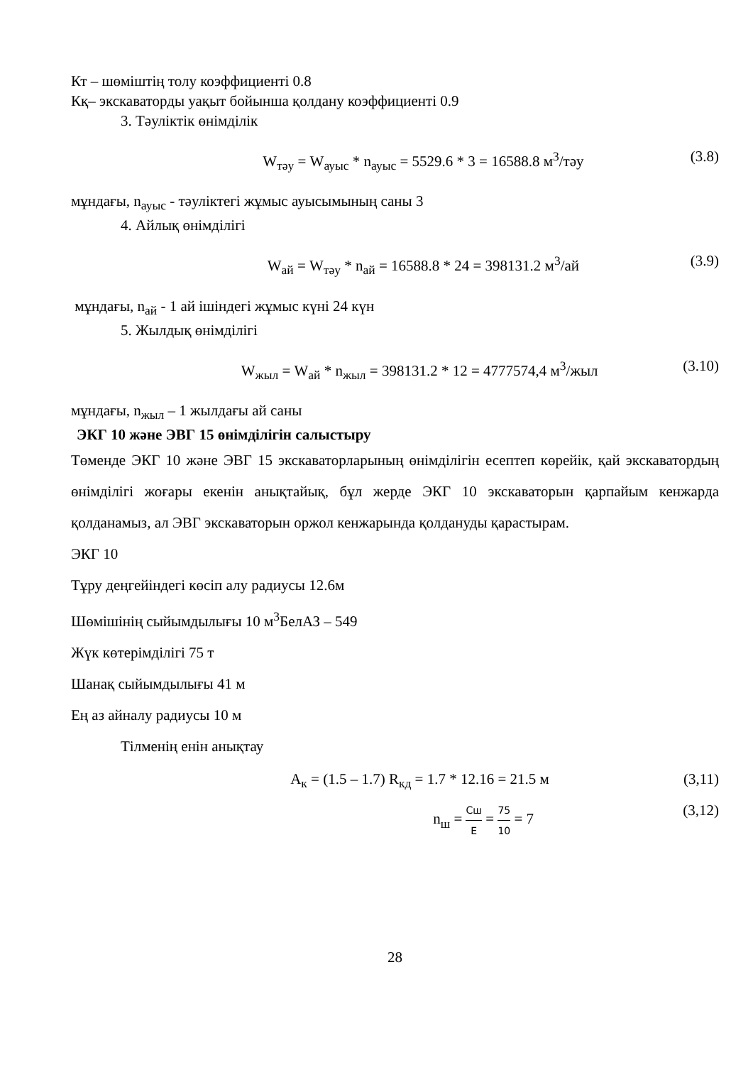Кт – шөміштің толу коэффициенті 0.8
Кқ– экскаваторды уақыт бойынша қолдану коэффициенті 0.9
3. Тәуліктік өнімділік
W<sub>тәу</sub> = W<sub>ауыс</sub> * n<sub>ауыс</sub> = 5529.6 * 3 = 16588.8 м<sup>3</sup>/тәу (3.8)
мұндағы, n<sub>ауыс</sub> - тәуліктегі жұмыс ауысымының саны 3
4. Айлық өнімділігі
W<sub>ай</sub> = W<sub>тәу</sub> * n<sub>ай</sub> = 16588.8 * 24 = 398131.2 м<sup>3</sup>/ай (3.9)
мұндағы, n<sub>ай</sub> - 1 ай ішіндегі жұмыс күні 24 күн
5. Жылдық өнімділігі
W<sub>жыл</sub> = W<sub>ай</sub> * n<sub>жыл</sub> = 398131.2 * 12 = 4777574,4 м<sup>3</sup>/жыл (3.10)
мұндағы, n<sub>жыл</sub> – 1 жылдағы ай саны
ЭКГ 10 және ЭВГ 15 өнімділігін салыстыру
Төменде ЭКГ 10 және ЭВГ 15 экскаваторларының өнімділігін есептеп көрейік, қай экскаватордың өнімділігі жоғары екенін анықтайық, бұл жерде ЭКГ 10 экскаваторын қарпайым кенжарда қолданамыз, ал ЭВГ экскаваторын оржол кенжарында қолдануды қарастырам.
ЭКГ 10
Тұру деңгейіндегі көсіп алу радиусы 12.6м
Шөмішінің сыйымдылығы 10 м<sup>3</sup>БелАЗ – 549
Жүк көтерімділігі 75 т
Шанақ сыйымдылығы 41 м
Ең аз айналу радиусы 10 м
Тілменің енін анықтау
A<sub>к</sub> = (1.5 – 1.7) R<sub>кд</sub> = 1.7 * 12.16 = 21.5 м (3,11)
n<sub>ш</sub> = Сш Е = 75 10 = 7 (3,12)
28